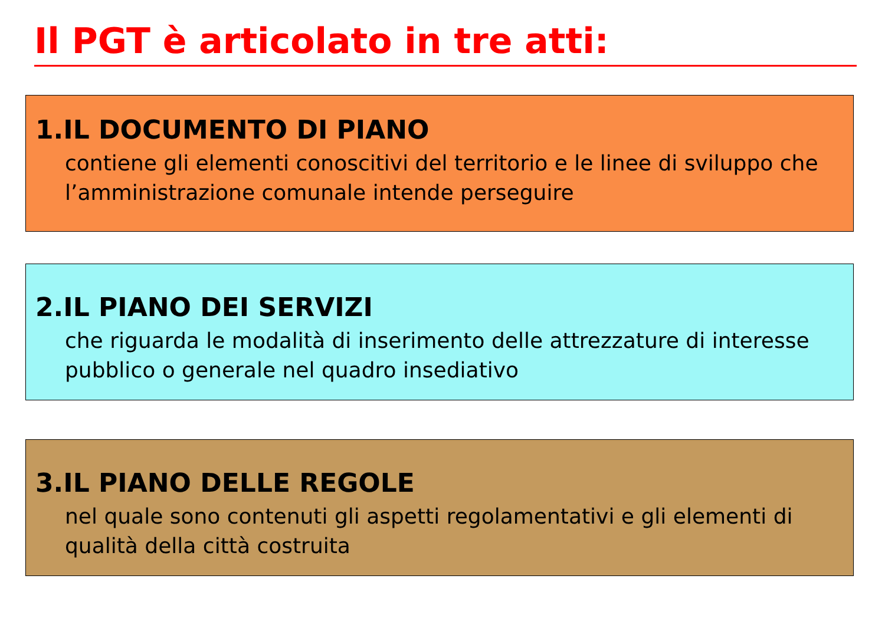Il PGT è articolato in tre atti:
1.IL DOCUMENTO DI PIANO
contiene gli elementi conoscitivi del territorio e le linee di sviluppo che l’amministrazione comunale intende perseguire
2.IL PIANO DEI SERVIZI
che riguarda le modalità di inserimento delle attrezzature di interesse pubblico o generale nel quadro insediativo
3.IL PIANO DELLE REGOLE
nel quale sono contenuti gli aspetti regolamentativi e gli elementi di qualità della città costruita